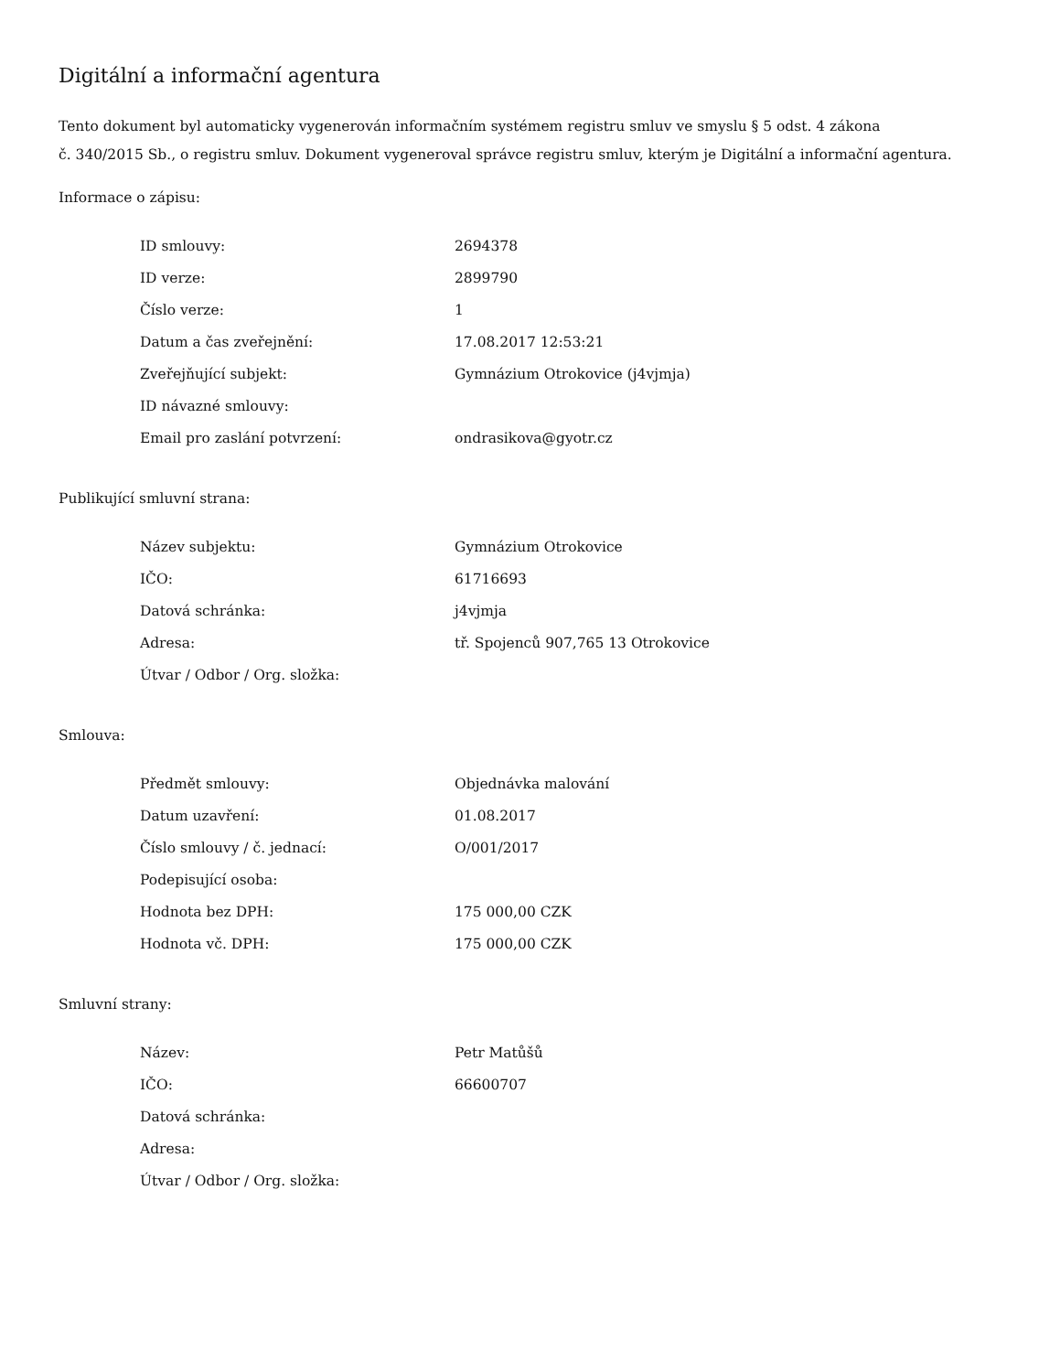Digitální a informační agentura
Tento dokument byl automaticky vygenerován informačním systémem registru smluv ve smyslu § 5 odst. 4 zákona
č. 340/2015 Sb., o registru smluv. Dokument vygeneroval správce registru smluv, kterým je Digitální a informační agentura.
Informace o zápisu:
| ID smlouvy: | 2694378 |
| ID verze: | 2899790 |
| Číslo verze: | 1 |
| Datum a čas zveřejnění: | 17.08.2017 12:53:21 |
| Zveřejňující subjekt: | Gymnázium Otrokovice (j4vjmja) |
| ID návazné smlouvy: | |
| Email pro zaslání potvrzení: | ondrasikova@gyotr.cz |
Publikující smluvní strana:
| Název subjektu: | Gymnázium Otrokovice |
| IČO: | 61716693 |
| Datová schránka: | j4vjmja |
| Adresa: | tř. Spojenců 907,765 13 Otrokovice |
| Útvar / Odbor / Org. složka: | |
Smlouva:
| Předmět smlouvy: | Objednávka malování |
| Datum uzavření: | 01.08.2017 |
| Číslo smlouvy / č. jednací: | O/001/2017 |
| Podepisující osoba: | |
| Hodnota bez DPH: | 175 000,00 CZK |
| Hodnota vč. DPH: | 175 000,00 CZK |
Smluvní strany:
| Název: | Petr Matůšů |
| IČO: | 66600707 |
| Datová schránka: | |
| Adresa: | |
| Útvar / Odbor / Org. složka: | |